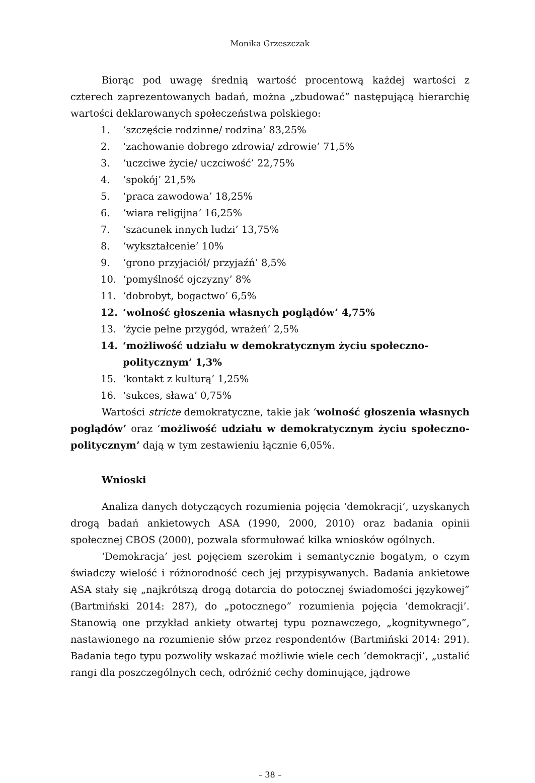Monika Grzeszczak
Biorąc pod uwagę średnią wartość procentową każdej wartości z czterech zaprezentowanych badań, można „zbudować” następującą hierarchię wartości deklarowanych społeczeństwa polskiego:
1. ‘szczęście rodzinne/ rodzina’ 83,25%
2. ‘zachowanie dobrego zdrowia/ zdrowie’ 71,5%
3. ‘uczciwe życie/ uczciwość’ 22,75%
4. ‘spokój’ 21,5%
5. ‘praca zawodowa’ 18,25%
6. ‘wiara religijna’ 16,25%
7. ‘szacunek innych ludzi’ 13,75%
8. ‘wykształcenie’ 10%
9. ‘grono przyjaciół/ przyjaźń’ 8,5%
10. ‘pomyślność ojczyzny’ 8%
11. ‘dobrobyt, bogactwo’ 6,5%
12. ‘wolność głoszenia własnych poglądów’ 4,75%
13. ‘życie pełne przygód, wrażeń’ 2,5%
14. ‘możliwość udziału w demokratycznym życiu społeczno-politycznym’ 1,3%
15. ‘kontakt z kulturą’ 1,25%
16. ‘sukces, sława’ 0,75%
Wartości stricte demokratyczne, takie jak ‘wolność głoszenia własnych poglądów’ oraz ‘możliwość udziału w demokratycznym życiu społeczno-politycznym’ dają w tym zestawieniu łącznie 6,05%.
Wnioski
Analiza danych dotyczących rozumienia pojęcia ‘demokracji’, uzyskanych drogą badań ankietowych ASA (1990, 2000, 2010) oraz badania opinii społecznej CBOS (2000), pozwala sformułować kilka wniosków ogólnych.
‘Demokracja’ jest pojęciem szerokim i semantycznie bogatym, o czym świadczy wielość i różnorodność cech jej przypisywanych. Badania ankietowe ASA stały się „najkrótszą drogą dotarcia do potocznej świadomości językowej” (Bartmiński 2014: 287), do „potocznego” rozumienia pojęcia ‘demokracji’. Stanowią one przykład ankiety otwartej typu poznawczego, „kognitywnego”, nastawionego na rozumienie słów przez respondentów (Bartmiński 2014: 291). Badania tego typu pozwoliły wskazać możliwie wiele cech ‘demokracji’, „ustalić rangi dla poszczególnych cech, odróżnić cechy dominujące, jądrowe
– 38 –